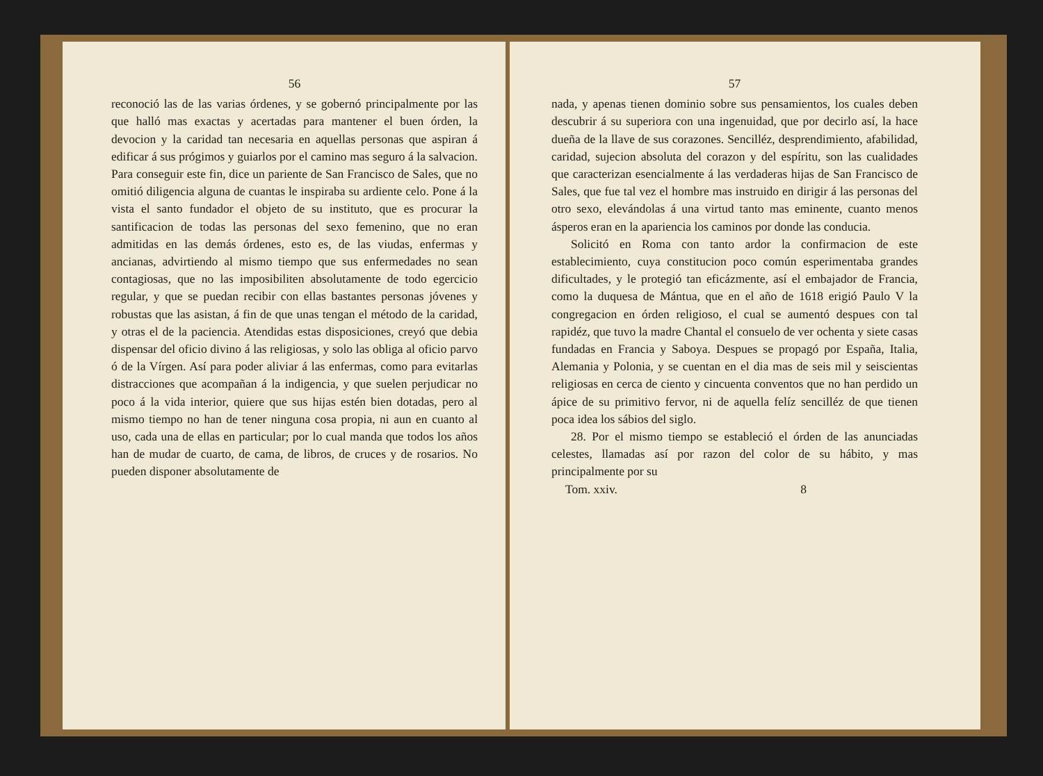56
reconoció las de las varias órdenes, y se gobernó principalmente por las que halló mas exactas y acertadas para mantener el buen órden, la devocion y la caridad tan necesaria en aquellas personas que aspiran á edificar á sus prógimos y guiarlos por el camino mas seguro á la salvacion. Para conseguir este fin, dice un pariente de San Francisco de Sales, que no omitió diligencia alguna de cuantas le inspiraba su ardiente celo. Pone á la vista el santo fundador el objeto de su instituto, que es procurar la santificacion de todas las personas del sexo femenino, que no eran admitidas en las demás órdenes, esto es, de las viudas, enfermas y ancianas, advirtiendo al mismo tiempo que sus enfermedades no sean contagiosas, que no las imposibiliten absolutamente de todo egercicio regular, y que se puedan recibir con ellas bastantes personas jóvenes y robustas que las asistan, á fin de que unas tengan el método de la caridad, y otras el de la paciencia. Atendidas estas disposiciones, creyó que debia dispensar del oficio divino á las religiosas, y solo las obliga al oficio parvo ó de la Vírgen. Así para poder aliviar á las enfermas, como para evitarlas distracciones que acompañan á la indigencia, y que suelen perjudicar no poco á la vida interior, quiere que sus hijas estén bien dotadas, pero al mismo tiempo no han de tener ninguna cosa propia, ni aun en cuanto al uso, cada una de ellas en particular; por lo cual manda que todos los años han de mudar de cuarto, de cama, de libros, de cruces y de rosarios. No pueden disponer absolutamente de
57
nada, y apenas tienen dominio sobre sus pensamientos, los cuales deben descubrir á su superiora con una ingenuidad, que por decirlo así, la hace dueña de la llave de sus corazones. Sencilléz, desprendimiento, afabilidad, caridad, sujecion absoluta del corazon y del espíritu, son las cualidades que caracterizan esencialmente á las verdaderas hijas de San Francisco de Sales, que fue tal vez el hombre mas instruido en dirigir á las personas del otro sexo, elevándolas á una virtud tanto mas eminente, cuanto menos ásperos eran en la apariencia los caminos por donde las conducia.
Solicitó en Roma con tanto ardor la confirmacion de este establecimiento, cuya constitucion poco común esperimentaba grandes dificultades, y le protegió tan eficázmente, así el embajador de Francia, como la duquesa de Mántua, que en el año de 1618 erigió Paulo V la congregacion en órden religioso, el cual se aumentó despues con tal rapidéz, que tuvo la madre Chantal el consuelo de ver ochenta y siete casas fundadas en Francia y Saboya. Despues se propagó por España, Italia, Alemania y Polonia, y se cuentan en el dia mas de seis mil y seiscientas religiosas en cerca de ciento y cincuenta conventos que no han perdido un ápice de su primitivo fervor, ni de aquella felíz sencilléz de que tienen poca idea los sábios del siglo.
28. Por el mismo tiempo se estableció el órden de las anunciadas celestes, llamadas así por razon del color de su hábito, y mas principalmente por su
Tom. xxiv. 8